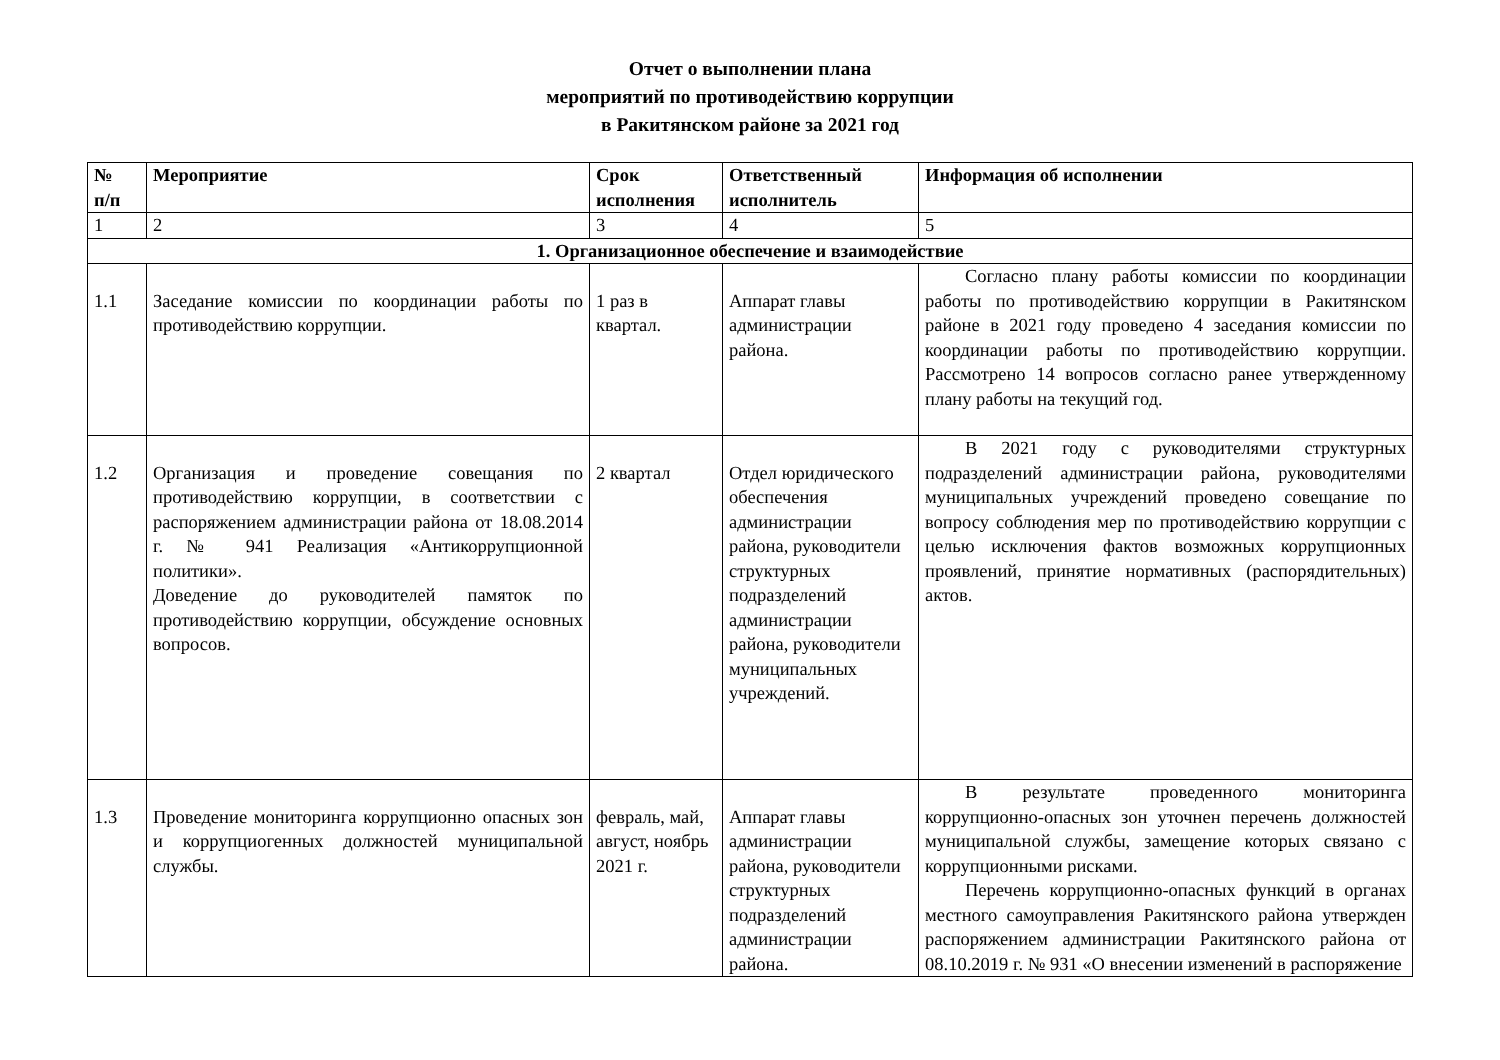Отчет о выполнении плана
мероприятий по противодействию коррупции
в Ракитянском районе за 2021 год
| № п/п | Мероприятие | Срок исполнения | Ответственный исполнитель | Информация об исполнении |
| --- | --- | --- | --- | --- |
| 1 | 2 | 3 | 4 | 5 |
| 1. Организационное обеспечение и взаимодействие | | | | |
| 1.1 | Заседание комиссии по координации работы по противодействию коррупции. | 1 раз в квартал. | Аппарат главы администрации района. | Согласно плану работы комиссии по координации работы по противодействию коррупции в Ракитянском районе в 2021 году проведено 4 заседания комиссии по координации работы по противодействию коррупции. Рассмотрено 14 вопросов согласно ранее утвержденному плану работы на текущий год. |
| 1.2 | Организация и проведение совещания по противодействию коррупции, в соответствии с распоряжением администрации района от 18.08.2014 г. № 941 Реализация «Антикоррупционной политики». Доведение до руководителей памяток по противодействию коррупции, обсуждение основных вопросов. | 2 квартал | Отдел юридического обеспечения администрации района, руководители структурных подразделений администрации района, руководители муниципальных учреждений. | В 2021 году с руководителями структурных подразделений администрации района, руководителями муниципальных учреждений проведено совещание по вопросу соблюдения мер по противодействию коррупции с целью исключения фактов возможных коррупционных проявлений, принятие нормативных (распорядительных) актов. |
| 1.3 | Проведение мониторинга коррупционно опасных зон и коррупциогенных должностей муниципальной службы. | февраль, май, август, ноябрь 2021 г. | Аппарат главы администрации района, руководители структурных подразделений администрации района. | В результате проведенного мониторинга коррупционно-опасных зон уточнен перечень должностей муниципальной службы, замещение которых связано с коррупционными рисками. Перечень коррупционно-опасных функций в органах местного самоуправления Ракитянского района утвержден распоряжением администрации Ракитянского района от 08.10.2019 г. № 931 «О внесении изменений в распоряжение |